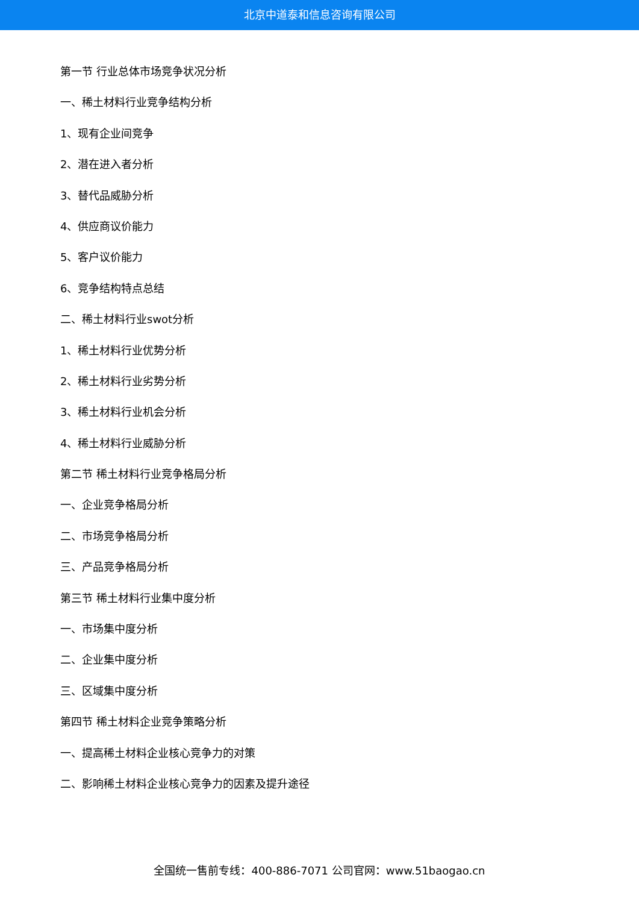北京中道泰和信息咨询有限公司
第一节 行业总体市场竞争状况分析
一、稀土材料行业竞争结构分析
1、现有企业间竞争
2、潜在进入者分析
3、替代品威胁分析
4、供应商议价能力
5、客户议价能力
6、竞争结构特点总结
二、稀土材料行业swot分析
1、稀土材料行业优势分析
2、稀土材料行业劣势分析
3、稀土材料行业机会分析
4、稀土材料行业威胁分析
第二节 稀土材料行业竞争格局分析
一、企业竞争格局分析
二、市场竞争格局分析
三、产品竞争格局分析
第三节 稀土材料行业集中度分析
一、市场集中度分析
二、企业集中度分析
三、区域集中度分析
第四节 稀土材料企业竞争策略分析
一、提高稀土材料企业核心竞争力的对策
二、影响稀土材料企业核心竞争力的因素及提升途径
全国统一售前专线：400-886-7071 公司官网：www.51baogao.cn